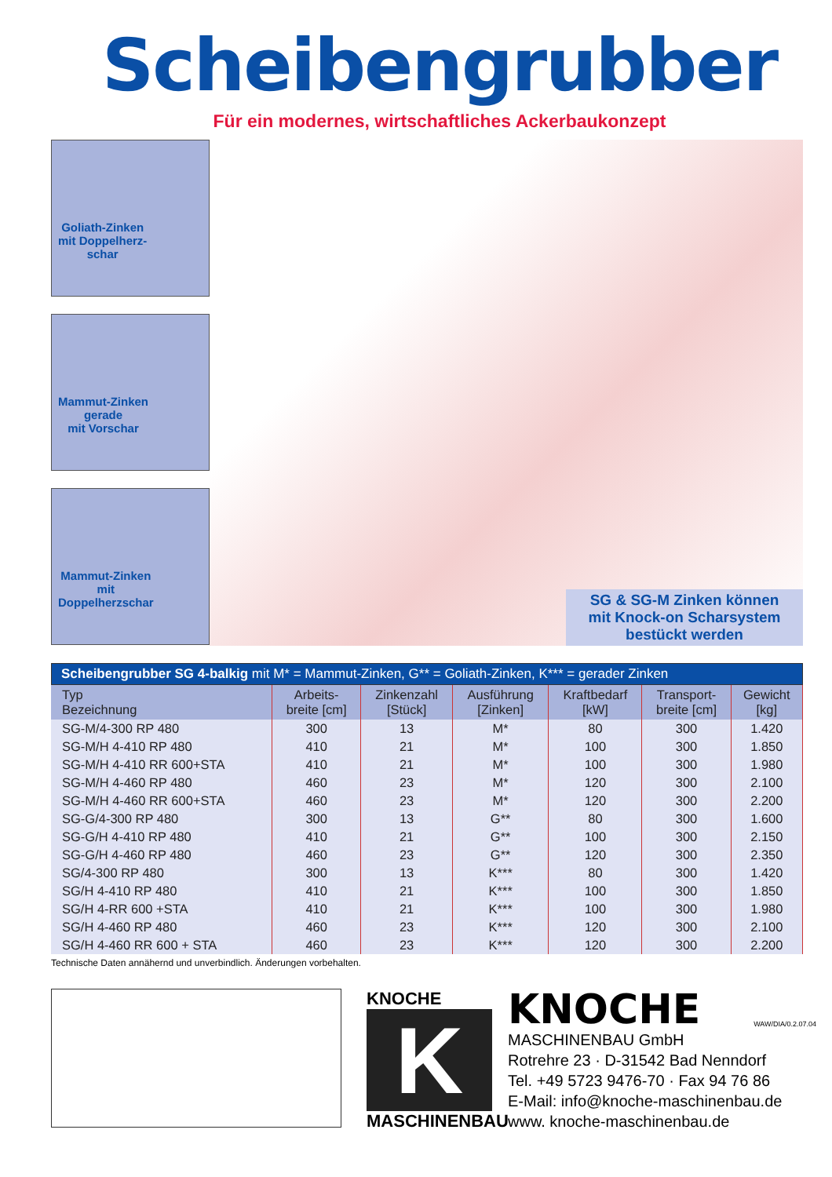Scheibengrubber
Für ein modernes, wirtschaftliches Ackerbaukonzept
Goliath-Zinken
mit Doppelherz-
schar
Mammut-Zinken
gerade
mit Vorschar
Mammut-Zinken
mit
Doppelherzschar
SG & SG-M Zinken können
mit Knock-on Scharsystem
bestückt werden
Scheibengrubber SG 4-balkig mit M* = Mammut-Zinken, G** = Goliath-Zinken, K*** = gerader Zinken
| Typ Bezeichnung | Arbeits- breite [cm] | Zinkenzahl [Stück] | Ausführung [Zinken] | Kraftbedarf [kW] | Transport- breite [cm] | Gewicht [kg] |
| --- | --- | --- | --- | --- | --- | --- |
| SG-M/4-300 RP 480 | 300 | 13 | M* | 80 | 300 | 1.420 |
| SG-M/H 4-410 RP 480 | 410 | 21 | M* | 100 | 300 | 1.850 |
| SG-M/H 4-410 RR 600+STA | 410 | 21 | M* | 100 | 300 | 1.980 |
| SG-M/H 4-460 RP 480 | 460 | 23 | M* | 120 | 300 | 2.100 |
| SG-M/H 4-460 RR 600+STA | 460 | 23 | M* | 120 | 300 | 2.200 |
| SG-G/4-300 RP 480 | 300 | 13 | G** | 80 | 300 | 1.600 |
| SG-G/H 4-410 RP 480 | 410 | 21 | G** | 100 | 300 | 2.150 |
| SG-G/H 4-460 RP 480 | 460 | 23 | G** | 120 | 300 | 2.350 |
| SG/4-300 RP 480 | 300 | 13 | K*** | 80 | 300 | 1.420 |
| SG/H 4-410 RP 480 | 410 | 21 | K*** | 100 | 300 | 1.850 |
| SG/H 4-RR 600 +STA | 410 | 21 | K*** | 100 | 300 | 1.980 |
| SG/H 4-460 RP 480 | 460 | 23 | K*** | 120 | 300 | 2.100 |
| SG/H 4-460 RR 600 + STA | 460 | 23 | K*** | 120 | 300 | 2.200 |
Technische Daten annähernd und unverbindlich. Änderungen vorbehalten.
KNOCHE
K
MASCHINENBAU
KNOCHE
MASCHINENBAU GmbH
Rotrehre 23 · D-31542 Bad Nenndorf
Tel. +49 5723 9476-70 · Fax 94 76 86
E-Mail: info@knoche-maschinenbau.de
www. knoche-maschinenbau.de
WAW/DIA/0.2.07.04